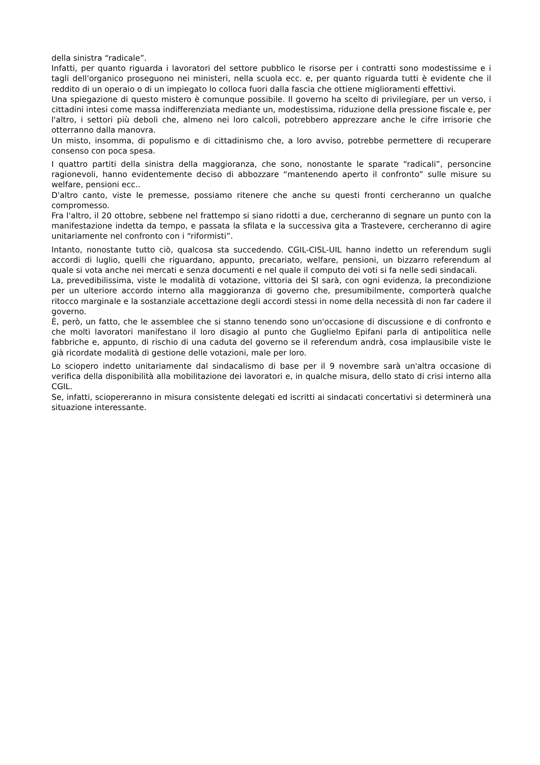della sinistra “radicale”.
Infatti, per quanto riguarda i lavoratori del settore pubblico le risorse per i contratti sono modestissime e i tagli dell'organico proseguono nei ministeri, nella scuola ecc. e, per quanto riguarda tutti è evidente che il reddito di un operaio o di un impiegato lo colloca fuori dalla fascia che ottiene miglioramenti effettivi.
Una spiegazione di questo mistero è comunque possibile. Il governo ha scelto di privilegiare, per un verso, i cittadini intesi come massa indifferenziata mediante un, modestissima, riduzione della pressione fiscale e, per l'altro, i settori più deboli che, almeno nei loro calcoli, potrebbero apprezzare anche le cifre irrisorie che otterranno dalla manovra.
Un misto, insomma, di populismo e di cittadinismo che, a loro avviso, potrebbe permettere di recuperare consenso con poca spesa.
I quattro partiti della sinistra della maggioranza, che sono, nonostante le sparate “radicali”, personcine ragionevoli, hanno evidentemente deciso di abbozzare “mantenendo aperto il confronto” sulle misure su welfare, pensioni ecc..
D'altro canto, viste le premesse, possiamo ritenere che anche su questi fronti cercheranno un qualche compromesso.
Fra l'altro, il 20 ottobre, sebbene nel frattempo si siano ridotti a due, cercheranno di segnare un punto con la manifestazione indetta da tempo, e passata la sfilata e la successiva gita a Trastevere, cercheranno di agire unitariamente nel confronto con i “riformisti”.
Intanto, nonostante tutto ciò, qualcosa sta succedendo. CGIL-CISL-UIL hanno indetto un referendum sugli accordi di luglio, quelli che riguardano, appunto, precariato, welfare, pensioni, un bizzarro referendum al quale si vota anche nei mercati e senza documenti e nel quale il computo dei voti si fa nelle sedi sindacali.
La, prevedibilissima, viste le modalità di votazione, vittoria dei SI sarà, con ogni evidenza, la precondizione per un ulteriore accordo interno alla maggioranza di governo che, presumibilmente, comporterà qualche ritocco marginale e la sostanziale accettazione degli accordi stessi in nome della necessità di non far cadere il governo.
È, però, un fatto, che le assemblee che si stanno tenendo sono un'occasione di discussione e di confronto e che molti lavoratori manifestano il loro disagio al punto che Guglielmo Epifani parla di antipolitica nelle fabbriche e, appunto, di rischio di una caduta del governo se il referendum andrà, cosa implausibile viste le già ricordate modalità di gestione delle votazioni, male per loro.
Lo sciopero indetto unitariamente dal sindacalismo di base per il 9 novembre sarà un'altra occasione di verifica della disponibilità alla mobilitazione dei lavoratori e, in qualche misura, dello stato di crisi interno alla CGIL.
Se, infatti, sciopereranno in misura consistente delegati ed iscritti ai sindacati concertativi si determinerà una situazione interessante.